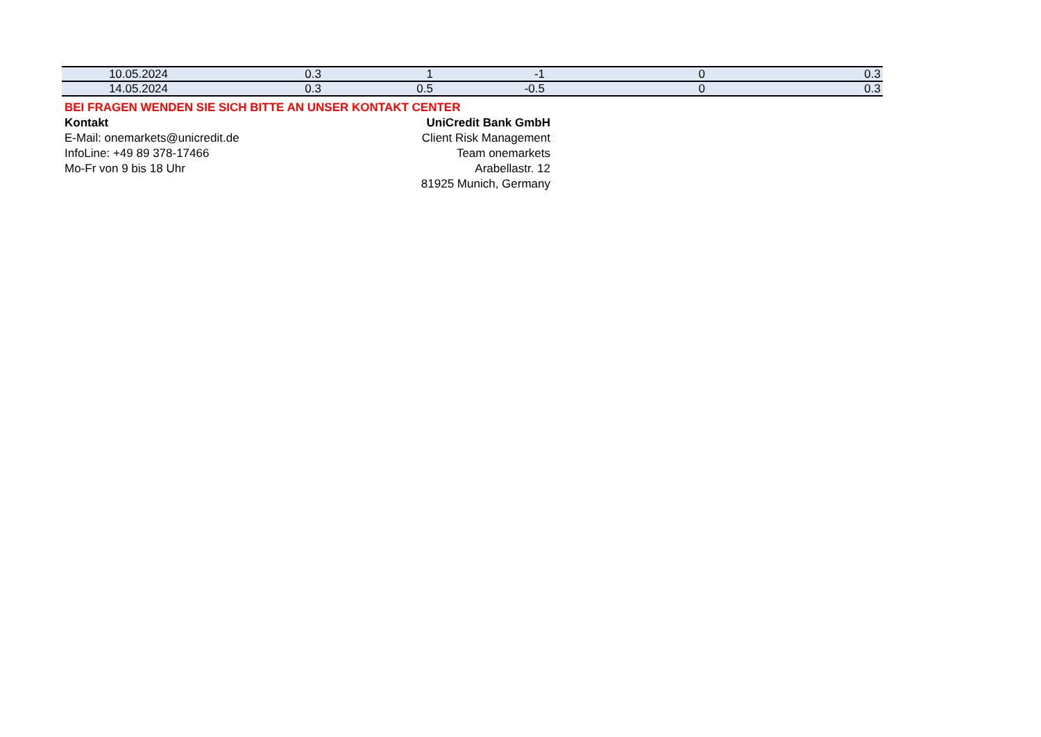| 10.05.2024 | 0.3 | 1 | -1 | 0 | 0.3 |
| 14.05.2024 | 0.3 | 0.5 | -0.5 | 0 | 0.3 |
BEI FRAGEN WENDEN SIE SICH BITTE AN UNSER KONTAKT CENTER
Kontakt UniCredit Bank GmbH
E-Mail: onemarkets@unicredit.de Client Risk Management
InfoLine: +49 89 378-17466 Team onemarkets
Mo-Fr von 9 bis 18 Uhr Arabellastr. 12
81925 Munich, Germany